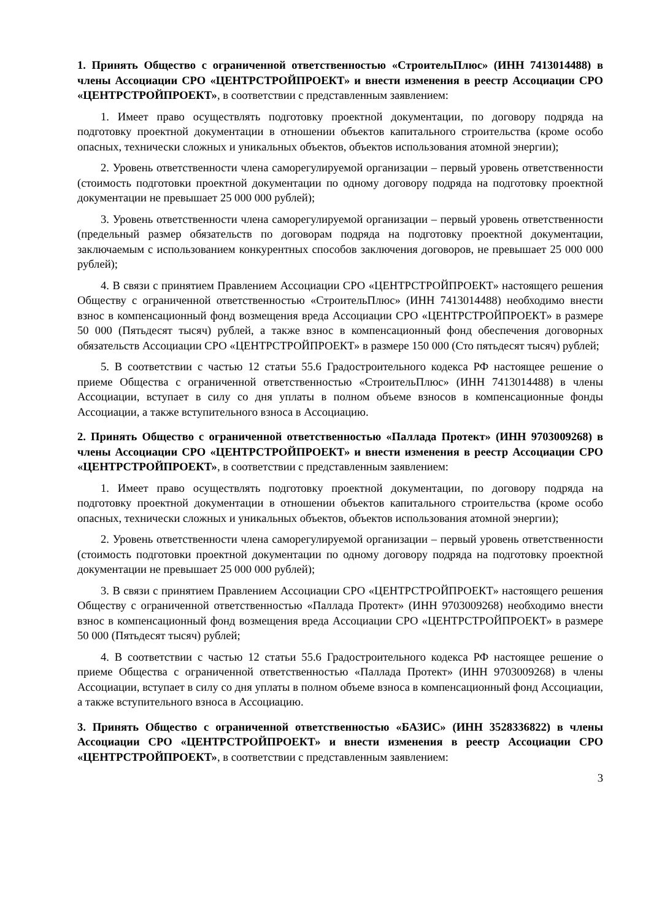1. Принять Общество с ограниченной ответственностью «СтроительПлюс» (ИНН 7413014488) в члены Ассоциации СРО «ЦЕНТРСТРОЙПРОЕКТ» и внести изменения в реестр Ассоциации СРО «ЦЕНТРСТРОЙПРОЕКТ», в соответствии с представленным заявлением:
1. Имеет право осуществлять подготовку проектной документации, по договору подряда на подготовку проектной документации в отношении объектов капитального строительства (кроме особо опасных, технически сложных и уникальных объектов, объектов использования атомной энергии);
2. Уровень ответственности члена саморегулируемой организации – первый уровень ответственности (стоимость подготовки проектной документации по одному договору подряда на подготовку проектной документации не превышает 25 000 000 рублей);
3. Уровень ответственности члена саморегулируемой организации – первый уровень ответственности (предельный размер обязательств по договорам подряда на подготовку проектной документации, заключаемым с использованием конкурентных способов заключения договоров, не превышает 25 000 000 рублей);
4. В связи с принятием Правлением Ассоциации СРО «ЦЕНТРСТРОЙПРОЕКТ» настоящего решения Обществу с ограниченной ответственностью «СтроительПлюс» (ИНН 7413014488) необходимо внести взнос в компенсационный фонд возмещения вреда Ассоциации СРО «ЦЕНТРСТРОЙПРОЕКТ» в размере 50 000 (Пятьдесят тысяч) рублей, а также взнос в компенсационный фонд обеспечения договорных обязательств Ассоциации СРО «ЦЕНТРСТРОЙПРОЕКТ» в размере 150 000 (Сто пятьдесят тысяч) рублей;
5. В соответствии с частью 12 статьи 55.6 Градостроительного кодекса РФ настоящее решение о приеме Общества с ограниченной ответственностью «СтроительПлюс» (ИНН 7413014488) в члены Ассоциации, вступает в силу со дня уплаты в полном объеме взносов в компенсационные фонды Ассоциации, а также вступительного взноса в Ассоциацию.
2. Принять Общество с ограниченной ответственностью «Паллада Протект» (ИНН 9703009268) в члены Ассоциации СРО «ЦЕНТРСТРОЙПРОЕКТ» и внести изменения в реестр Ассоциации СРО «ЦЕНТРСТРОЙПРОЕКТ», в соответствии с представленным заявлением:
1. Имеет право осуществлять подготовку проектной документации, по договору подряда на подготовку проектной документации в отношении объектов капитального строительства (кроме особо опасных, технически сложных и уникальных объектов, объектов использования атомной энергии);
2. Уровень ответственности члена саморегулируемой организации – первый уровень ответственности (стоимость подготовки проектной документации по одному договору подряда на подготовку проектной документации не превышает 25 000 000 рублей);
3. В связи с принятием Правлением Ассоциации СРО «ЦЕНТРСТРОЙПРОЕКТ» настоящего решения Обществу с ограниченной ответственностью «Паллада Протект» (ИНН 9703009268) необходимо внести взнос в компенсационный фонд возмещения вреда Ассоциации СРО «ЦЕНТРСТРОЙПРОЕКТ» в размере 50 000 (Пятьдесят тысяч) рублей;
4. В соответствии с частью 12 статьи 55.6 Градостроительного кодекса РФ настоящее решение о приеме Общества с ограниченной ответственностью «Паллада Протект» (ИНН 9703009268) в члены Ассоциации, вступает в силу со дня уплаты в полном объеме взноса в компенсационный фонд Ассоциации, а также вступительного взноса в Ассоциацию.
3. Принять Общество с ограниченной ответственностью «БАЗИС» (ИНН 3528336822) в члены Ассоциации СРО «ЦЕНТРСТРОЙПРОЕКТ» и внести изменения в реестр Ассоциации СРО «ЦЕНТРСТРОЙПРОЕКТ», в соответствии с представленным заявлением:
3